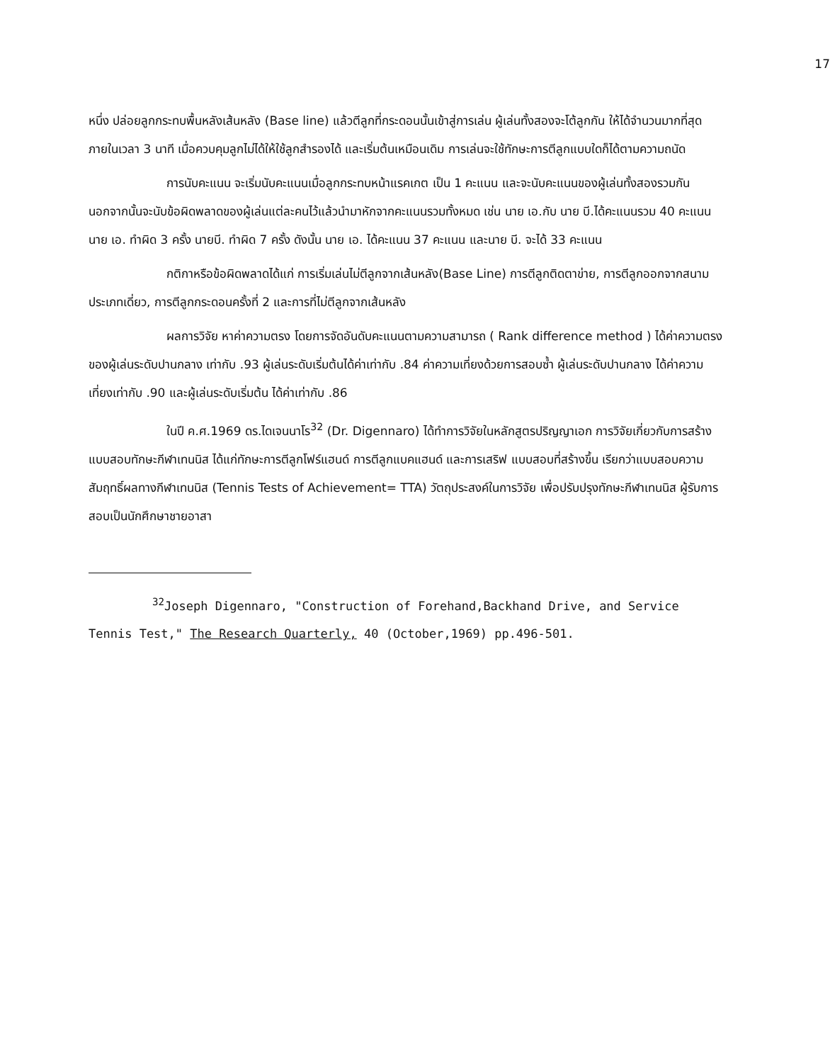17
หนึ่ง ปล่อยลูกกระทบพื้นหลังเส้นหลัง (Base line) แล้วตีลูกที่กระดอนนั้นเข้าสู่การเล่น ผู้เล่นทั้งสองจะโต้ลูกกัน ให้ได้จำนวนมากที่สุดภายในเวลา 3 นาที เมื่อควบคุมลูกไม่ได้ให้ใช้ลูกสำรองได้ และเริ่มต้นเหมือนเดิม การเล่นจะใช้ทักษะการตีลูกแบบใดก็ได้ตามความถนัด
การนับคะแนน จะเริ่มนับคะแนนเมื่อลูกกระทบหน้าแรคเกต เป็น 1 คะแนน และจะนับคะแนนของผู้เล่นทั้งสองรวมกัน นอกจากนั้นจะนับข้อผิดพลาดของผู้เล่นแต่ละคนไว้แล้วนำมาหักจากคะแนนรวมทั้งหมด เช่น นาย เอ.กับ นาย บี.ได้คะแนนรวม 40 คะแนน นาย เอ. ทำผิด 3 ครั้ง นายบี. ทำผิด 7 ครั้ง ดังนั้น นาย เอ. ได้คะแนน 37 คะแนน และนาย บี. จะได้ 33 คะแนน
กติกาหรือข้อผิดพลาดได้แก่ การเริ่มเล่นไม่ตีลูกจากเส้นหลัง(Base Line) การตีลูกติดตาข่าย, การตีลูกออกจากสนามประเภทเดี่ยว, การตีลูกกระดอนครั้งที่ 2 และการที่ไม่ตีลูกจากเส้นหลัง
ผลการวิจัย หาค่าความตรง โดยการจัดอันดับคะแนนตามความสามารถ ( Rank difference method ) ได้ค่าความตรง ของผู้เล่นระดับปานกลาง เท่ากับ .93 ผู้เล่นระดับเริ่มต้นได้ค่าเท่ากับ .84 ค่าความเที่ยงด้วยการสอบซ้ำ ผู้เล่นระดับปานกลาง ได้ค่าความเที่ยงเท่ากับ .90 และผู้เล่นระดับเริ่มต้น ได้ค่าเท่ากับ .86
ในปี ค.ศ.1969 ดร.ไดเจนนาโร<sup>32</sup> (Dr. Digennaro) ได้ทำการวิจัยในหลักสูตรปริญญาเอก การวิจัยเกี่ยวกับการสร้างแบบสอบทักษะกีฬาเทนนิส ได้แก่ทักษะการตีลูกโฟร์แฮนด์ การตีลูกแบคแฮนด์ และการเสริฟ แบบสอบที่สร้างขึ้น เรียกว่าแบบสอบความสัมฤทธิ์ผลทางกีฬาเทนนิส (Tennis Tests of Achievement= TTA) วัตถุประสงค์ในการวิจัย เพื่อปรับปรุงทักษะกีฬาเทนนิส ผู้รับการสอบเป็นนักศึกษาชายอาสา
<sup>32</sup> Joseph Digennaro, "Construction of Forehand,Backhand Drive, and Service Tennis Test," The Research Quarterly, 40 (October,1969) pp.496-501.